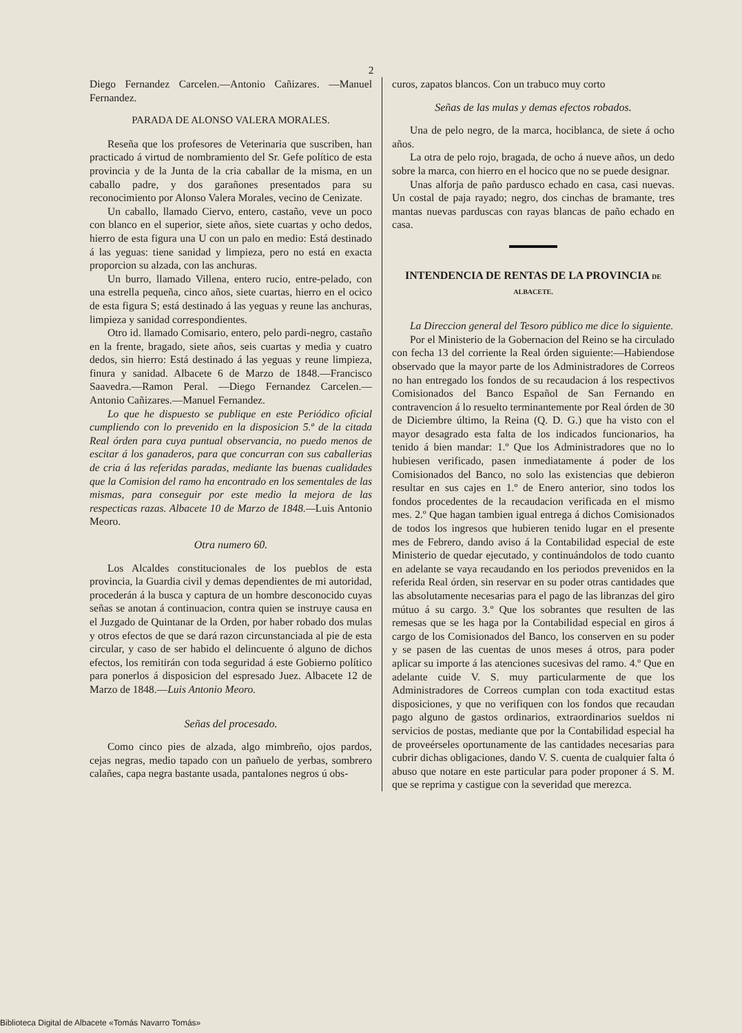2
Diego Fernandez Carcelen.—Antonio Cañizares. —Manuel Fernandez.
PARADA DE ALONSO VALERA MORALES.
Reseña que los profesores de Veterinaria que suscriben, han practicado á virtud de nombramiento del Sr. Gefe político de esta provincia y de la Junta de la cria caballar de la misma, en un caballo padre, y dos garañones presentados para su reconocimiento por Alonso Valera Morales, vecino de Cenizate.
Un caballo, llamado Ciervo, entero, castaño, veve un poco con blanco en el superior, siete años, siete cuartas y ocho dedos, hierro de esta figura una U con un palo en medio: Está destinado á las yeguas: tiene sanidad y limpieza, pero no está en exacta proporcion su alzada, con las anchuras.
Un burro, llamado Villena, entero rucio, entre-pelado, con una estrella pequeña, cinco años, siete cuartas, hierro en el ocico de esta figura S; está destinado á las yeguas y reune las anchuras, limpieza y sanidad correspondientes.
Otro id. llamado Comisario, entero, pelo pardi-negro, castaño en la frente, bragado, siete años, seis cuartas y media y cuatro dedos, sin hierro: Está destinado á las yeguas y reune limpieza, finura y sanidad. Albacete 6 de Marzo de 1848.—Francisco Saavedra.—Ramon Peral. —Diego Fernandez Carcelen.—Antonio Cañizares.—Manuel Fernandez.
Lo que he dispuesto se publique en este Periódico oficial cumpliendo con lo prevenido en la disposicion 5.ª de la citada Real órden para cuya puntual observancia, no puedo menos de escitar á los ganaderos, para que concurran con sus caballerias de cria á las referidas paradas, mediante las buenas cualidades que la Comision del ramo ha encontrado en los sementales de las mismas, para conseguir por este medio la mejora de las respecticas razas. Albacete 10 de Marzo de 1848.—Luis Antonio Meoro.
Otra numero 60.
Los Alcaldes constitucionales de los pueblos de esta provincia, la Guardia civil y demas dependientes de mi autoridad, procederán á la busca y captura de un hombre desconocido cuyas señas se anotan á continuacion, contra quien se instruye causa en el Juzgado de Quintanar de la Orden, por haber robado dos mulas y otros efectos de que se dará razon circunstanciada al pie de esta circular, y caso de ser habido el delincuente ó alguno de dichos efectos, los remitirán con toda seguridad á este Gobierno político para ponerlos á disposicion del espresado Juez. Albacete 12 de Marzo de 1848.—Luis Antonio Meoro.
Señas del procesado.
Como cinco pies de alzada, algo mimbreño, ojos pardos, cejas negras, medio tapado con un pañuelo de yerbas, sombrero calañes, capa negra bastante usada, pantalones negros ú obs-
curos, zapatos blancos. Con un trabuco muy corto
Señas de las mulas y demas efectos robados.
Una de pelo negro, de la marca, hociblanca, de siete á ocho años.
La otra de pelo rojo, bragada, de ocho á nueve años, un dedo sobre la marca, con hierro en el hocico que no se puede designar.
Unas alforja de paño pardusco echado en casa, casi nuevas. Un costal de paja rayado; negro, dos cinchas de bramante, tres mantas nuevas parduscas con rayas blancas de paño echado en casa.
INTENDENCIA DE RENTAS DE LA PROVINCIA DE ALBACETE.
La Direccion general del Tesoro público me dice lo siguiente.
Por el Ministerio de la Gobernacion del Reino se ha circulado con fecha 13 del corriente la Real órden siguiente:—Habiendose observado que la mayor parte de los Administradores de Correos no han entregado los fondos de su recaudacion á los respectivos Comisionados del Banco Español de San Fernando en contravencion á lo resuelto terminantemente por Real órden de 30 de Diciembre último, la Reina (Q. D. G.) que ha visto con el mayor desagrado esta falta de los indicados funcionarios, ha tenido á bien mandar: 1.º Que los Administradores que no lo hubiesen verificado, pasen inmediatamente á poder de los Comisionados del Banco, no solo las existencias que debieron resultar en sus cajes en 1.º de Enero anterior, sino todos los fondos procedentes de la recaudacion verificada en el mismo mes. 2.º Que hagan tambien igual entrega á dichos Comisionados de todos los ingresos que hubieren tenido lugar en el presente mes de Febrero, dando aviso á la Contabilidad especial de este Ministerio de quedar ejecutado, y continuándolos de todo cuanto en adelante se vaya recaudando en los periodos prevenidos en la referida Real órden, sin reservar en su poder otras cantidades que las absolutamente necesarias para el pago de las libranzas del giro mútuo á su cargo. 3.º Que los sobrantes que resulten de las remesas que se les haga por la Contabilidad especial en giros á cargo de los Comisionados del Banco, los conserven en su poder y se pasen de las cuentas de unos meses á otros, para poder aplicar su importe á las atenciones sucesivas del ramo. 4.º Que en adelante cuide V. S. muy particularmente de que los Administradores de Correos cumplan con toda exactitud estas disposiciones, y que no verifiquen con los fondos que recaudan pago alguno de gastos ordinarios, extraordinarios sueldos ni servicios de postas, mediante que por la Contabilidad especial ha de proveérseles oportunamente de las cantidades necesarias para cubrir dichas obligaciones, dando V. S. cuenta de cualquier falta ó abuso que notare en este particular para poder proponer á S. M. que se reprima y castigue con la severidad que merezca.
Biblioteca Digital de Albacete «Tomás Navarro Tomás»